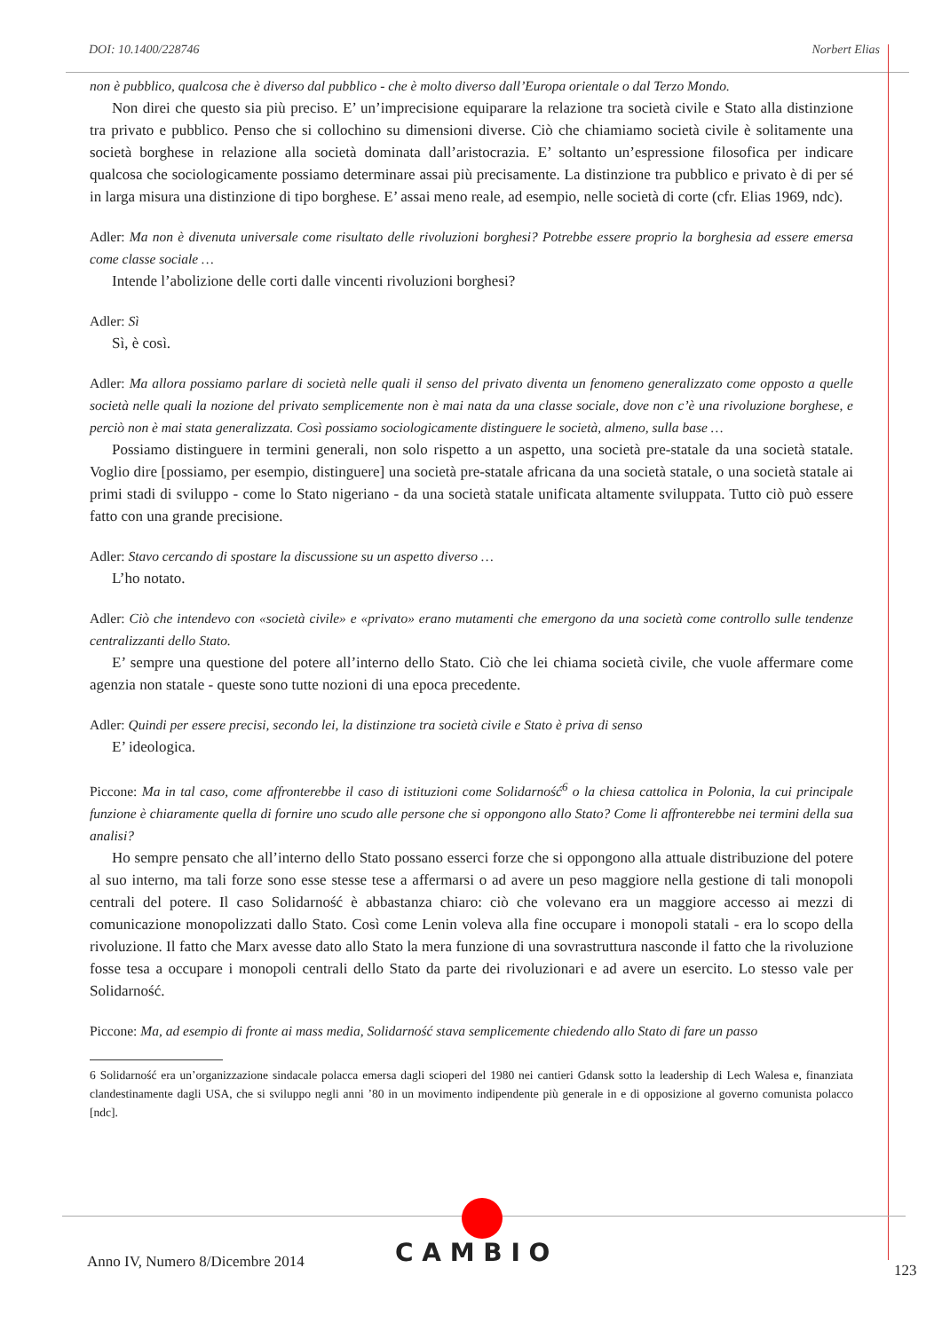DOI: 10.1400/228746 Norbert Elias
non è pubblico, qualcosa che è diverso dal pubblico - che è molto diverso dall’Europa orientale o dal Terzo Mondo.
Non direi che questo sia più preciso. E’ un’imprecisione equiparare la relazione tra società civile e Stato alla distinzione tra privato e pubblico. Penso che si collochino su dimensioni diverse. Ciò che chiamiamo società civile è solitamente una società borghese in relazione alla società dominata dall’aristocrazia. E’ soltanto un’espressione filosofica per indicare qualcosa che sociologicamente possiamo determinare assai più precisamente. La distinzione tra pubblico e privato è di per sé in larga misura una distinzione di tipo borghese. E’ assai meno reale, ad esempio, nelle società di corte (cfr. Elias 1969, ndc).
Adler: Ma non è divenuta universale come risultato delle rivoluzioni borghesi? Potrebbe essere proprio la borghesia ad essere emersa come classe sociale …
Intende l’abolizione delle corti dalle vincenti rivoluzioni borghesi?
Adler: Sì
Sì, è così.
Adler: Ma allora possiamo parlare di società nelle quali il senso del privato diventa un fenomeno generalizzato come opposto a quelle società nelle quali la nozione del privato semplicemente non è mai nata da una classe sociale, dove non c’è una rivoluzione borghese, e perciò non è mai stata generalizzata. Così possiamo sociologicamente distinguere le società, almeno, sulla base …
Possiamo distinguere in termini generali, non solo rispetto a un aspetto, una società pre-statale da una società statale. Voglio dire [possiamo, per esempio, distinguere] una società pre-statale africana da una società statale, o una società statale ai primi stadi di sviluppo - come lo Stato nigeriano - da una società statale unificata altamente sviluppata. Tutto ciò può essere fatto con una grande precisione.
Adler: Stavo cercando di spostare la discussione su un aspetto diverso …
L’ho notato.
Adler: Ciò che intendevo con «società civile» e «privato» erano mutamenti che emergono da una società come controllo sulle tendenze centralizzanti dello Stato.
E’ sempre una questione del potere all’interno dello Stato. Ciò che lei chiama società civile, che vuole affermare come agenzia non statale - queste sono tutte nozioni di una epoca precedente.
Adler: Quindi per essere precisi, secondo lei, la distinzione tra società civile e Stato è priva di senso
E’ ideologica.
Piccone: Ma in tal caso, come affronterebbe il caso di istituzioni come Solidarność<sup>6</sup> o la chiesa cattolica in Polonia, la cui principale funzione è chiaramente quella di fornire uno scudo alle persone che si oppongono allo Stato? Come li affronterebbe nei termini della sua analisi?
Ho sempre pensato che all’interno dello Stato possano esserci forze che si oppongono alla attuale distribuzione del potere al suo interno, ma tali forze sono esse stesse tese a affermarsi o ad avere un peso maggiore nella gestione di tali monopoli centrali del potere. Il caso Solidarność è abbastanza chiaro: ciò che volevano era un maggiore accesso ai mezzi di comunicazione monopolizzati dallo Stato. Così come Lenin voleva alla fine occupare i monopoli statali - era lo scopo della rivoluzione. Il fatto che Marx avesse dato allo Stato la mera funzione di una sovrastruttura nasconde il fatto che la rivoluzione fosse tesa a occupare i monopoli centrali dello Stato da parte dei rivoluzionari e ad avere un esercito. Lo stesso vale per Solidarność.
Piccone: Ma, ad esempio di fronte ai mass media, Solidarność stava semplicemente chiedendo allo Stato di fare un passo
6 Solidarność era un’organizzazione sindacale polacca emersa dagli scioperi del 1980 nei cantieri Gdansk sotto la leadership di Lech Walesa e, finanziata clandestinamente dagli USA, che si sviluppo negli anni ’80 in un movimento indipendente più generale in e di opposizione al governo comunista polacco [ndc].
Anno IV, Numero 8/Dicembre 2014
C A M B I O
123